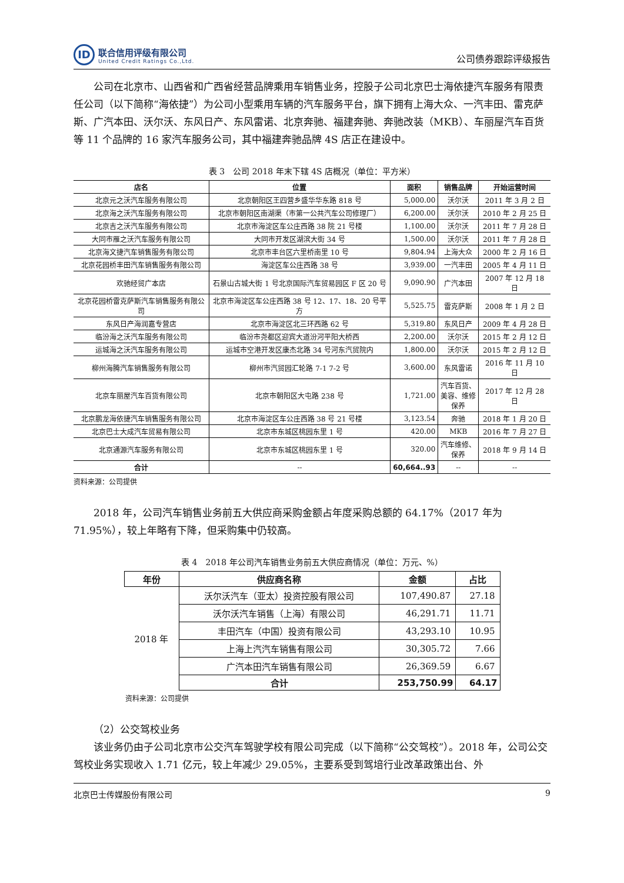ID
联合信用评级有限公司
United Credit Ratings Co.,Ltd.
公司债券跟踪评级报告
公司在北京市、山西省和广西省经营品牌乘用车销售业务，控股子公司北京巴士海依捷汽车服务有限责任公司（以下简称“海依捷”）为公司小型乘用车辆的汽车服务平台，旗下拥有上海大众、一汽丰田、雷克萨斯、广汽本田、沃尔沃、东风日产、东风雷诺、北京奔驰、福建奔驰、奔驰改装（MKB）、车丽屋汽车百货等 11 个品牌的 16 家汽车服务公司，其中福建奔驰品牌 4S 店正在建设中。
表 3　公司 2018 年末下辖 4S 店概况（单位：平方米）
| 店名 | 位置 | 面积 | 销售品牌 | 开始运营时间 |
| --- | --- | --- | --- | --- |
| 北京元之沃汽车服务有限公司 | 北京朝阳区王四营乡盛华华东路 818 号 | 5,000.00 | 沃尔沃 | 2011 年 3 月 2 日 |
| 北京海之沃汽车服务有限公司 | 北京市朝阳区南湖渠（市第一公共汽车公司修理厂） | 6,200.00 | 沃尔沃 | 2010 年 2 月 25 日 |
| 北京吉之沃汽车服务有限公司 | 北京市海淀区车公庄西路 38 院 21 号楼 | 1,100.00 | 沃尔沃 | 2011 年 7 月 28 日 |
| 大同市雁之沃汽车服务有限公司 | 大同市开发区湖滨大街 34 号 | 1,500.00 | 沃尔沃 | 2011 年 7 月 28 日 |
| 北京海文捷汽车销售服务有限公司 | 北京市丰台区六里桥南里 10 号 | 9,804.94 | 上海大众 | 2000 年 2 月 16 日 |
| 北京花园桥丰田汽车销售服务有限公司 | 海淀区车公庄西路 38 号 | 3,939.00 | 一汽丰田 | 2005 年 4 月 11 日 |
| 欢驰经贸广本店 | 石景山古城大街 1 号北京国际汽车贸易园区 F 区 20 号 | 9,090.90 | 广汽本田 | 2007 年 12 月 18 日 |
| 北京花园桥雷克萨斯汽车销售服务有限公司 | 北京市海淀区车公庄西路 38 号 12、17、18、20 号平方 | 5,525.75 | 雷克萨斯 | 2008 年 1 月 2 日 |
| 东风日产海润嘉专营店 | 北京市海淀区北三环西路 62 号 | 5,319.80 | 东风日产 | 2009 年 4 月 28 日 |
| 临汾海之沃汽车服务有限公司 | 临汾市尧都区迎宾大道汾河平阳大桥西 | 2,200.00 | 沃尔沃 | 2015 年 2 月 12 日 |
| 运城海之沃汽车服务有限公司 | 运城市空港开发区康杰北路 34 号河东汽贸院内 | 1,800.00 | 沃尔沃 | 2015 年 2 月 12 日 |
| 柳州海腾汽车销售服务有限公司 | 柳州市汽贸园汇轮路 7-1 7-2 号 | 3,600.00 | 东风雷诺 | 2016 年 11 月 10 日 |
| 北京车丽屋汽车百货有限公司 | 北京市朝阳区大屯路 238 号 | 1,721.00 | 汽车百货、美容、维修保养 | 2017 年 12 月 28 日 |
| 北京鹏龙海依捷汽车销售服务有限公司 | 北京市海淀区车公庄西路 38 号 21 号楼 | 3,123.54 | 奔驰 | 2018 年 1 月 20 日 |
| 北京巴士大成汽车贸易有限公司 | 北京市东城区桃园东里 1 号 | 420.00 | MKB | 2016 年 7 月 27 日 |
| 北京通源汽车服务有限公司 | 北京市东城区桃园东里 1 号 | 320.00 | 汽车维修、保养 | 2018 年 9 月 14 日 |
| 合计 | -- | 60,664..93 | -- | -- |
资料来源：公司提供
2018 年，公司汽车销售业务前五大供应商采购金额占年度采购总额的 64.17%（2017 年为 71.95%），较上年略有下降，但采购集中仍较高。
表 4　2018 年公司汽车销售业务前五大供应商情况（单位：万元、%）
| 年份 | 供应商名称 | 金额 | 占比 |
| --- | --- | --- | --- |
| 2018 年 | 沃尔沃汽车（亚太）投资控股有限公司 | 107,490.87 | 27.18 |
| | 沃尔沃汽车销售（上海）有限公司 | 46,291.71 | 11.71 |
| | 丰田汽车（中国）投资有限公司 | 43,293.10 | 10.95 |
| | 上海上汽汽车销售有限公司 | 30,305.72 | 7.66 |
| | 广汽本田汽车销售有限公司 | 26,369.59 | 6.67 |
| | 合计 | 253,750.99 | 64.17 |
资料来源：公司提供
（2）公交驾校业务
该业务仍由子公司北京市公交汽车驾驶学校有限公司完成（以下简称“公交驾校”）。2018 年，公司公交驾校业务实现收入 1.71 亿元，较上年减少 29.05%，主要系受到驾培行业改革政策出台、外
北京巴士传媒股份有限公司 9